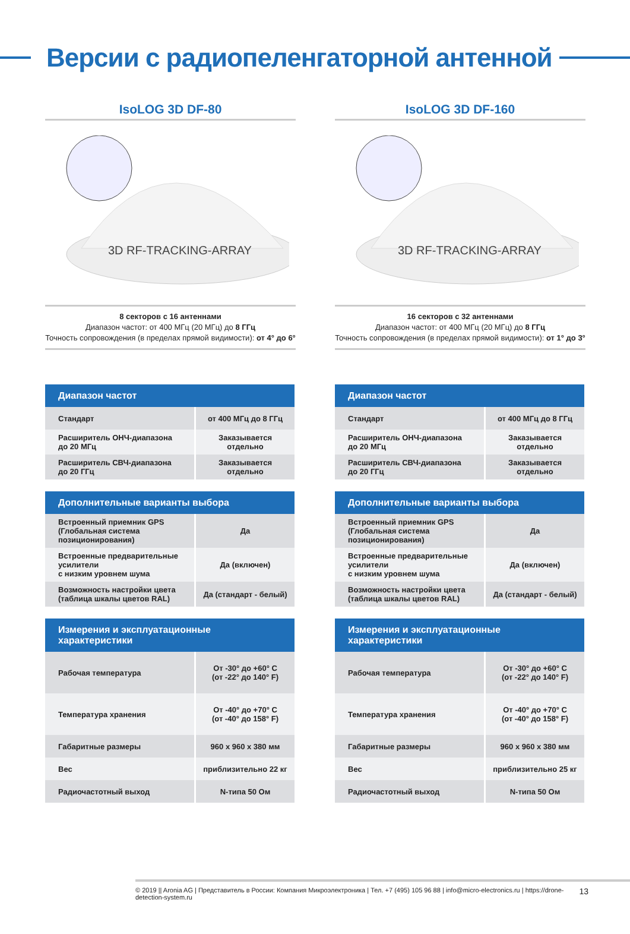Версии с радиопеленгаторной антенной
IsoLOG 3D DF-80
3D RF-TRACKING-ARRAY
8 секторов с 16 антеннами
Диапазон частот: от 400 МГц (20 МГц) до 8 ГГц
Точность сопровождения (в пределах прямой видимости): от 4° до 6°
| Диапазон частот | |
| --- | --- |
| Стандарт | от 400 МГц до 8 ГГц |
| Расширитель ОНЧ-диапазона до 20 МГц | Заказывается отдельно |
| Расширитель СВЧ-диапазона до 20 ГГц | Заказывается отдельно |
| Дополнительные варианты выбора | |
| --- | --- |
| Встроенный приемник GPS (Глобальная система позиционирования) | Да |
| Встроенные предварительные усилители с низким уровнем шума | Да (включен) |
| Возможность настройки цвета (таблица шкалы цветов RAL) | Да (стандарт - белый) |
| Измерения и эксплуатационные характеристики | |
| --- | --- |
| Рабочая температура | От -30° до +60° C (от -22° до 140° F) |
| Температура хранения | От -40° до +70° C (от -40° до 158° F) |
| Габаритные размеры | 960 x 960 x 380 мм |
| Вес | приблизительно 22 кг |
| Радиочастотный выход | N-типа 50 Ом |
IsoLOG 3D DF-160
3D RF-TRACKING-ARRAY
16 секторов с 32 антеннами
Диапазон частот: от 400 МГц (20 МГц) до 8 ГГц
Точность сопровождения (в пределах прямой видимости): от 1° до 3°
| Диапазон частот | |
| --- | --- |
| Стандарт | от 400 МГц до 8 ГГц |
| Расширитель ОНЧ-диапазона до 20 МГц | Заказывается отдельно |
| Расширитель СВЧ-диапазона до 20 ГГц | Заказывается отдельно |
| Дополнительные варианты выбора | |
| --- | --- |
| Встроенный приемник GPS (Глобальная система позиционирования) | Да |
| Встроенные предварительные усилители с низким уровнем шума | Да (включен) |
| Возможность настройки цвета (таблица шкалы цветов RAL) | Да (стандарт - белый) |
| Измерения и эксплуатационные характеристики | |
| --- | --- |
| Рабочая температура | От -30° до +60° C (от -22° до 140° F) |
| Температура хранения | От -40° до +70° C (от -40° до 158° F) |
| Габаритные размеры | 960 x 960 x 380 мм |
| Вес | приблизительно 25 кг |
| Радиочастотный выход | N-типа 50 Ом |
© 2019 || Aronia AG | Представитель в России: Компания Микроэлектроника | Тел. +7 (495) 105 96 88 | info@micro-electronics.ru | https://drone-detection-system.ru 13